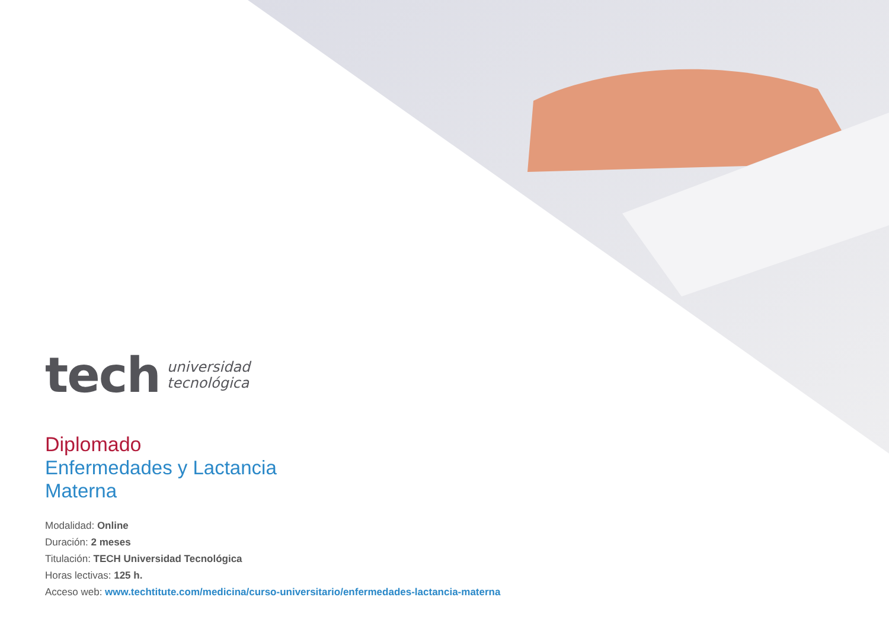tech
universidad
tecnológica
Diplomado
Enfermedades y Lactancia
Materna
Modalidad: Online
Duración: 2 meses
Titulación: TECH Universidad Tecnológica
Horas lectivas: 125 h.
Acceso web: www.techtitute.com/medicina/curso-universitario/enfermedades-lactancia-materna